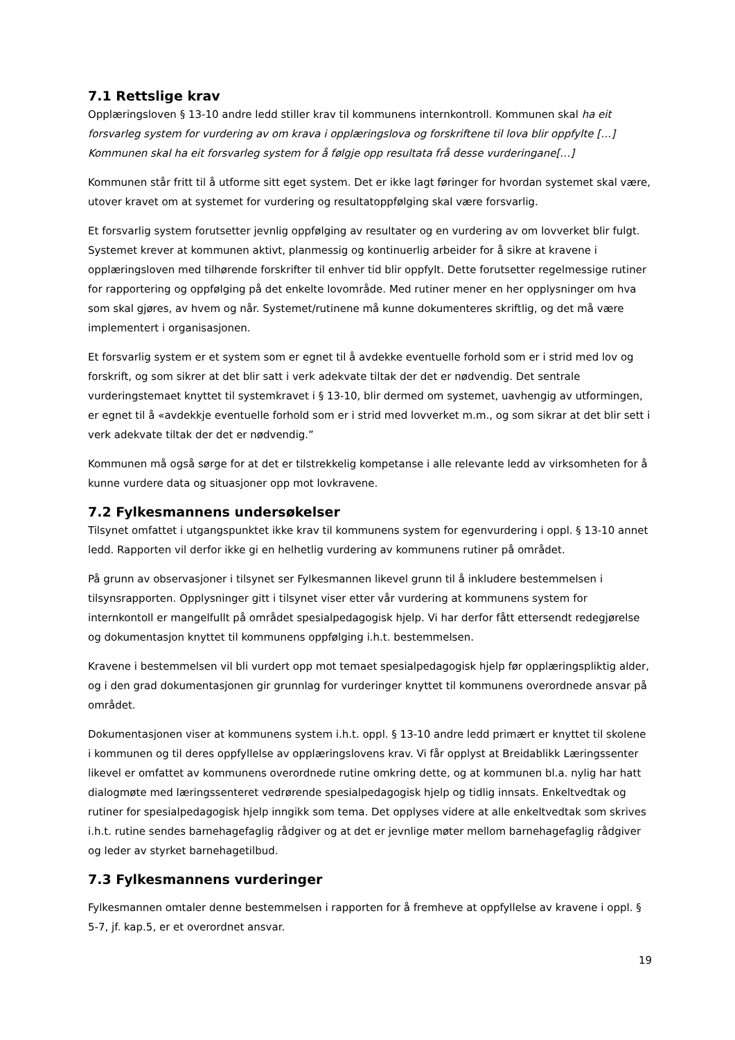7.1 Rettslige krav
Opplæringsloven § 13-10 andre ledd stiller krav til kommunens internkontroll. Kommunen skal ha eit forsvarleg system for vurdering av om krava i opplæringslova og forskriftene til lova blir oppfylte […] Kommunen skal ha eit forsvarleg system for å følgje opp resultata frå desse vurderingane[…]
Kommunen står fritt til å utforme sitt eget system. Det er ikke lagt føringer for hvordan systemet skal være, utover kravet om at systemet for vurdering og resultatoppfølging skal være forsvarlig.
Et forsvarlig system forutsetter jevnlig oppfølging av resultater og en vurdering av om lovverket blir fulgt. Systemet krever at kommunen aktivt, planmessig og kontinuerlig arbeider for å sikre at kravene i opplæringsloven med tilhørende forskrifter til enhver tid blir oppfylt. Dette forutsetter regelmessige rutiner for rapportering og oppfølging på det enkelte lovområde. Med rutiner mener en her opplysninger om hva som skal gjøres, av hvem og når. Systemet/rutinene må kunne dokumenteres skriftlig, og det må være implementert i organisasjonen.
Et forsvarlig system er et system som er egnet til å avdekke eventuelle forhold som er i strid med lov og forskrift, og som sikrer at det blir satt i verk adekvate tiltak der det er nødvendig. Det sentrale vurderingstemaet knyttet til systemkravet i § 13-10, blir dermed om systemet, uavhengig av utformingen, er egnet til å «avdekkje eventuelle forhold som er i strid med lovverket m.m., og som sikrar at det blir sett i verk adekvate tiltak der det er nødvendig.”
Kommunen må også sørge for at det er tilstrekkelig kompetanse i alle relevante ledd av virksomheten for å kunne vurdere data og situasjoner opp mot lovkravene.
7.2 Fylkesmannens undersøkelser
Tilsynet omfattet i utgangspunktet ikke krav til kommunens system for egenvurdering i oppl. § 13-10 annet ledd. Rapporten vil derfor ikke gi en helhetlig vurdering av kommunens rutiner på området.
På grunn av observasjoner i tilsynet ser Fylkesmannen likevel grunn til å inkludere bestemmelsen i tilsynsrapporten. Opplysninger gitt i tilsynet viser etter vår vurdering at kommunens system for internkontoll er mangelfullt på området spesialpedagogisk hjelp. Vi har derfor fått ettersendt redegjørelse og dokumentasjon knyttet til kommunens oppfølging i.h.t. bestemmelsen.
Kravene i bestemmelsen vil bli vurdert opp mot temaet spesialpedagogisk hjelp før opplæringspliktig alder, og i den grad dokumentasjonen gir grunnlag for vurderinger knyttet til kommunens overordnede ansvar på området.
Dokumentasjonen viser at kommunens system i.h.t. oppl. § 13-10 andre ledd primært er knyttet til skolene i kommunen og til deres oppfyllelse av opplæringslovens krav. Vi får opplyst at Breidablikk Læringssenter likevel er omfattet av kommunens overordnede rutine omkring dette, og at kommunen bl.a. nylig har hatt dialogmøte med læringssenteret vedrørende spesialpedagogisk hjelp og tidlig innsats. Enkeltvedtak og rutiner for spesialpedagogisk hjelp inngikk som tema. Det opplyses videre at alle enkeltvedtak som skrives i.h.t. rutine sendes barnehagefaglig rådgiver og at det er jevnlige møter mellom barnehagefaglig rådgiver og leder av styrket barnehagetilbud.
7.3 Fylkesmannens vurderinger
Fylkesmannen omtaler denne bestemmelsen i rapporten for å fremheve at oppfyllelse av kravene i oppl. § 5-7, jf. kap.5, er et overordnet ansvar.
19